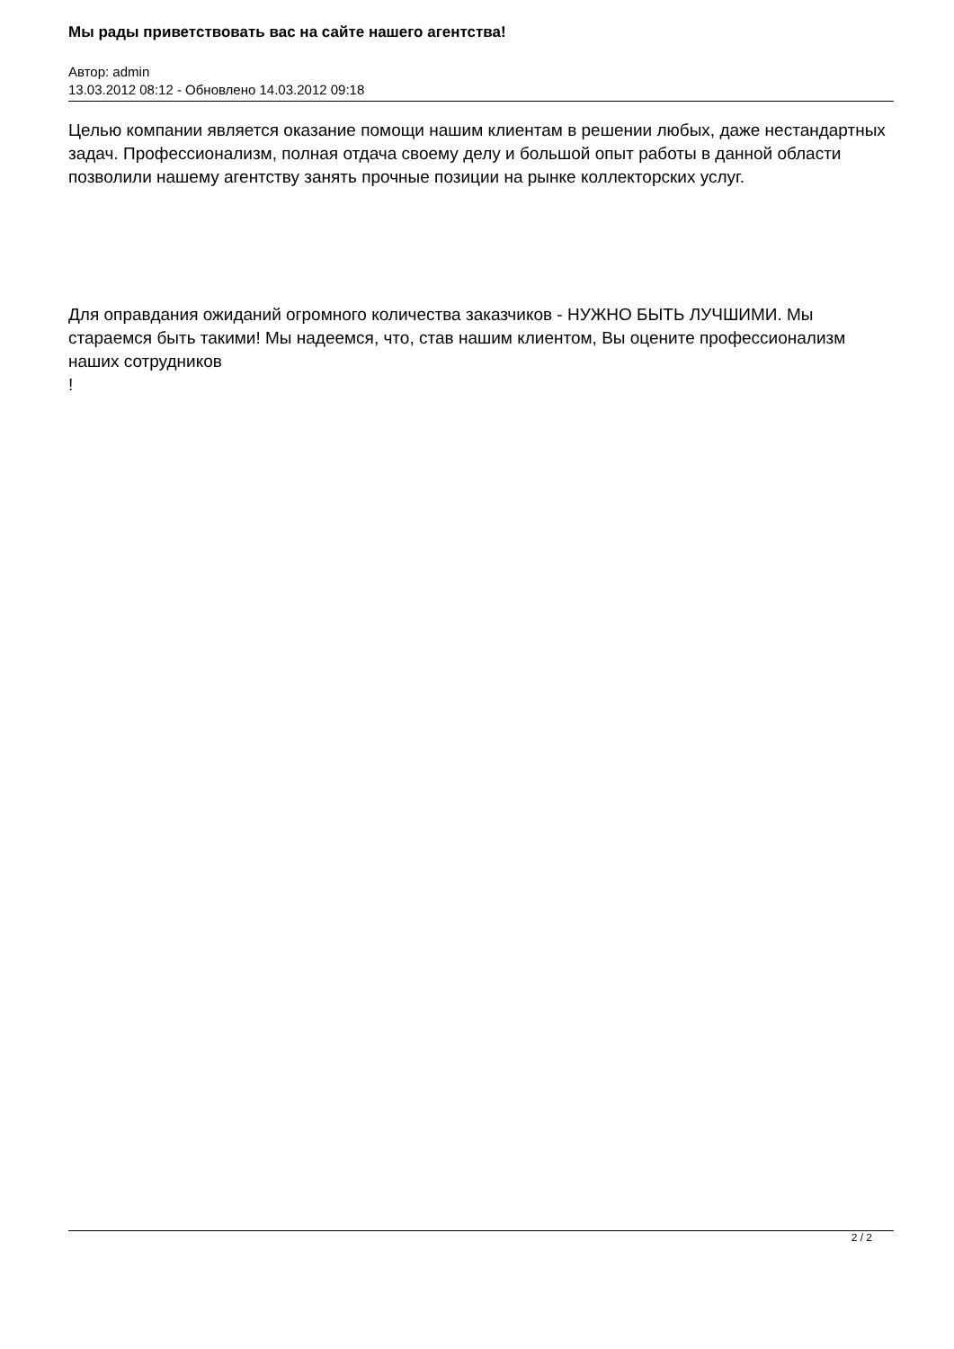Мы рады приветствовать вас на сайте нашего агентства!
Автор: admin
13.03.2012 08:12 - Обновлено 14.03.2012 09:18
Целью компании является оказание помощи нашим клиентам в решении любых, даже нестандартных задач. Профессионализм, полная отдача своему делу и большой опыт работы в данной области позволили нашему агентству занять прочные позиции на рынке коллекторских услуг.
Для оправдания ожиданий огромного количества заказчиков - НУЖНО БЫТЬ ЛУЧШИМИ. Мы стараемся быть такими! Мы надеемся, что, став нашим клиентом, Вы оцените профессионализм наших сотрудников
!
2 / 2